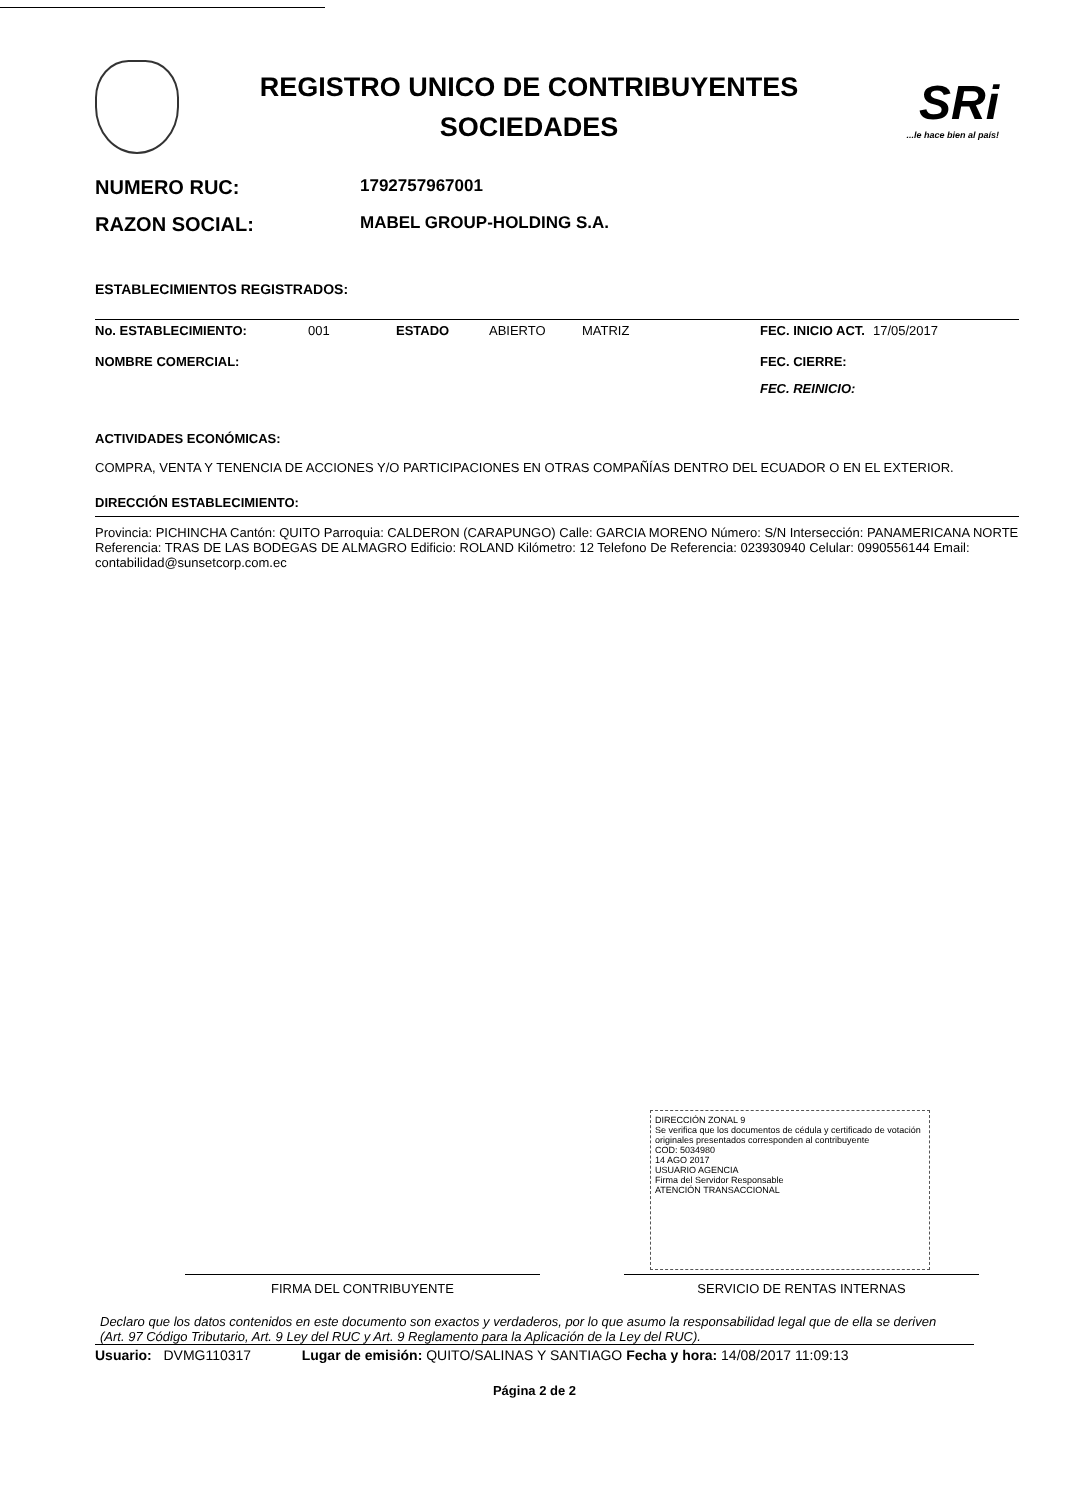REGISTRO UNICO DE CONTRIBUYENTES
SOCIEDADES
SRi...le hace bien al país!
NUMERO RUC: 1792757967001
RAZON SOCIAL: MABEL GROUP-HOLDING S.A.
ESTABLECIMIENTOS REGISTRADOS:
No. ESTABLECIMIENTO: 001 ESTADO ABIERTO MATRIZ FEC. INICIO ACT. 17/05/2017
NOMBRE COMERCIAL: FEC. CIERRE:
FEC. REINICIO:
ACTIVIDADES ECONÓMICAS:
COMPRA, VENTA Y TENENCIA DE ACCIONES Y/O PARTICIPACIONES EN OTRAS COMPAÑÍAS DENTRO DEL ECUADOR O EN EL EXTERIOR.
DIRECCIÓN ESTABLECIMIENTO:
Provincia: PICHINCHA Cantón: QUITO Parroquia: CALDERON (CARAPUNGO) Calle: GARCIA MORENO Número: S/N Intersección: PANAMERICANA NORTE Referencia: TRAS DE LAS BODEGAS DE ALMAGRO Edificio: ROLAND Kilómetro: 12 Telefono De Referencia: 023930940 Celular: 0990556144 Email: contabilidad@sunsetcorp.com.ec
DIRECCIÓN ZONAL 9
Se verifica que los documentos de cédula y certificado de votación originales presentados corresponden al contribuyente
COD: 5034980
14 AGO 2017
USUARIO AGENCIA
Firma del Servidor Responsable
ATENCIÓN TRANSACCIONAL
FIRMA DEL CONTRIBUYENTE SERVICIO DE RENTAS INTERNAS
Declaro que los datos contenidos en este documento son exactos y verdaderos, por lo que asumo la responsabilidad legal que de ella se deriven (Art. 97 Código Tributario, Art. 9 Ley del RUC y Art. 9 Reglamento para la Aplicación de la Ley del RUC).
Usuario: DVMG110317 Lugar de emisión: QUITO/SALINAS Y SANTIAGO Fecha y hora: 14/08/2017 11:09:13
Página 2 de 2